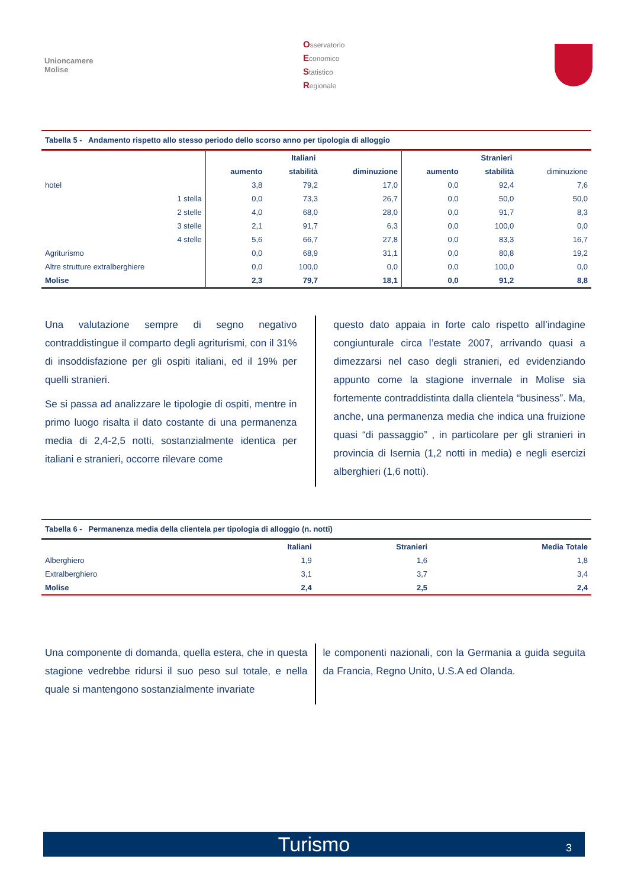Unioncamere
Molise
Osservatorio
Economico
Statistico
Regionale
Tabella 5 - Andamento rispetto allo stesso periodo dello scorso anno per tipologia di alloggio
| | Italiani | | | Stranieri | | |
| --- | --- | --- | --- | --- | --- | --- |
| | aumento | stabilità | diminuzione | aumento | stabilità | diminuzione |
| hotel | 3,8 | 79,2 | 17,0 | 0,0 | 92,4 | 7,6 |
| 1 stella | 0,0 | 73,3 | 26,7 | 0,0 | 50,0 | 50,0 |
| 2 stelle | 4,0 | 68,0 | 28,0 | 0,0 | 91,7 | 8,3 |
| 3 stelle | 2,1 | 91,7 | 6,3 | 0,0 | 100,0 | 0,0 |
| 4 stelle | 5,6 | 66,7 | 27,8 | 0,0 | 83,3 | 16,7 |
| Agriturismo | 0,0 | 68,9 | 31,1 | 0,0 | 80,8 | 19,2 |
| Altre strutture extralberghiere | 0,0 | 100,0 | 0,0 | 0,0 | 100,0 | 0,0 |
| Molise | 2,3 | 79,7 | 18,1 | 0,0 | 91,2 | 8,8 |
Una valutazione sempre di segno negativo contraddistingue il comparto degli agriturismi, con il 31% di insoddisfazione per gli ospiti italiani, ed il 19% per quelli stranieri.
Se si passa ad analizzare le tipologie di ospiti, mentre in primo luogo risalta il dato costante di una permanenza media di 2,4-2,5 notti, sostanzialmente identica per italiani e stranieri, occorre rilevare come
questo dato appaia in forte calo rispetto all’indagine congiunturale circa l’estate 2007, arrivando quasi a dimezzarsi nel caso degli stranieri, ed evidenziando appunto come la stagione invernale in Molise sia fortemente contraddistinta dalla clientela “business”. Ma, anche, una permanenza media che indica una fruizione quasi “di passaggio” , in particolare per gli stranieri in provincia di Isernia (1,2 notti in media) e negli esercizi alberghieri (1,6 notti).
Tabella 6 - Permanenza media della clientela per tipologia di alloggio (n. notti)
| | Italiani | Stranieri | Media Totale |
| --- | --- | --- | --- |
| Alberghiero | 1,9 | 1,6 | 1,8 |
| Extralberghiero | 3,1 | 3,7 | 3,4 |
| Molise | 2,4 | 2,5 | 2,4 |
Una componente di domanda, quella estera, che in questa stagione vedrebbe ridursi il suo peso sul totale, e nella quale si mantengono sostanzialmente invariate
le componenti nazionali, con la Germania a guida seguita da Francia, Regno Unito, U.S.A ed Olanda.
Turismo 3